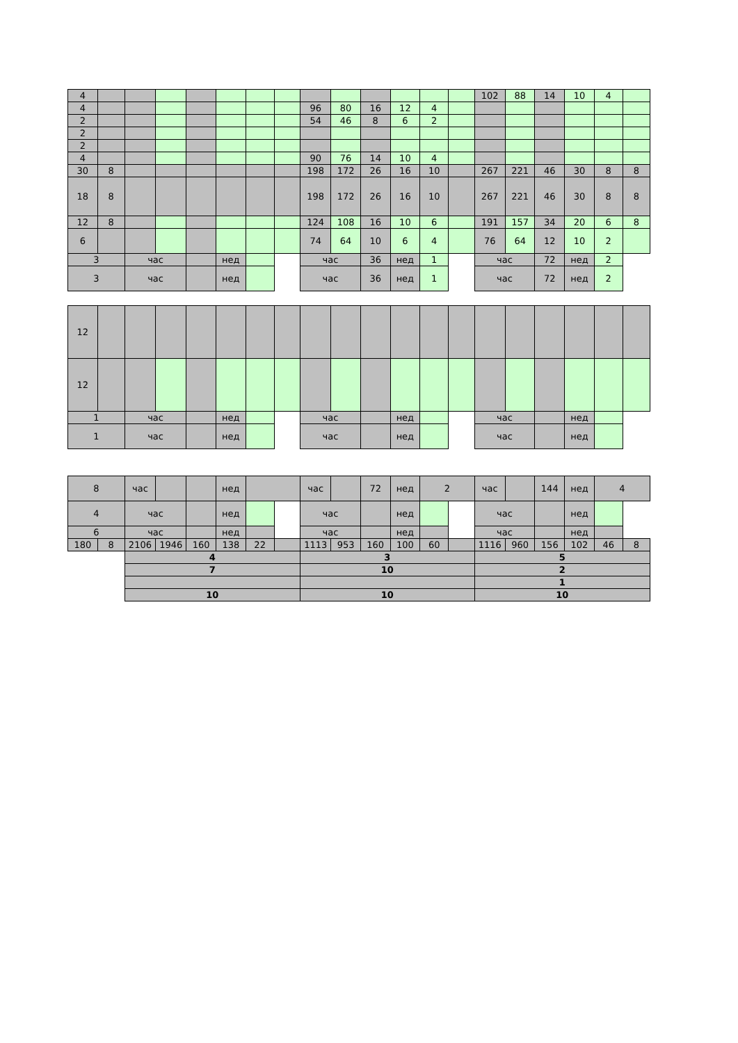| 4 | | | | | | | | | | | | | | 102 | 88 | 14 | 10 | 4 | |
| 4 | | | | | | | | 96 | 80 | 16 | 12 | 4 | | | | | | | |
| 2 | | | | | | | | 54 | 46 | 8 | 6 | 2 | | | | | | | |
| 2 | | | | | | | | | | | | | | | | | | | |
| 2 | | | | | | | | | | | | | | | | | | | |
| 4 | | | | | | | | 90 | 76 | 14 | 10 | 4 | | | | | | | |
| 30 | 8 | | | | | | | 198 | 172 | 26 | 16 | 10 | | 267 | 221 | 46 | 30 | 8 | 8 |
| 18 | 8 | | | | | | | 198 | 172 | 26 | 16 | 10 | | 267 | 221 | 46 | 30 | 8 | 8 |
| 12 | 8 | | | | | | | 124 | 108 | 16 | 10 | 6 | | 191 | 157 | 34 | 20 | 6 | 8 |
| 6 | | | | | | | | 74 | 64 | 10 | 6 | 4 | | 76 | 64 | 12 | 10 | 2 | |
| 3 | | час | | | нед | | | час | | 36 | нед | 1 | | час | | 72 | нед | 2 | |
| 3 | | час | | | нед | | | час | | 36 | нед | 1 | | час | | 72 | нед | 2 | |
| 12 | | | | | | | | | | | | | | | | | | | |
| 12 | | | | | | | | | | | | | | | | | | | |
| 1 | | час | | | нед | | | час | | | нед | | | час | | | нед | | |
| 1 | | час | | | нед | | | час | | | нед | | | час | | | нед | | |
| 8 | | час | | | нед | | | час | | 72 | нед | 2 | | час | | 144 | нед | 4 | |
| 4 | | час | | | нед | | | час | | | нед | | | час | | | нед | | |
| 6 | | час | | | нед | | | час | | | нед | | | час | | | нед | | |
| 180 | 8 | 2106 | 1946 | 160 | 138 | 22 | | 1113 | 953 | 160 | 100 | 60 | | 1116 | 960 | 156 | 102 | 46 | 8 |
| | | 4 | | | | | | 3 | | | | | | 5 | | | | | |
| | | 7 | | | | | | 10 | | | | | | 2 | | | | | |
| | | | | | | | | | | | | | | 1 | | | | | |
| | | 10 | | | | | | 10 | | | | | | 10 | | | | | |